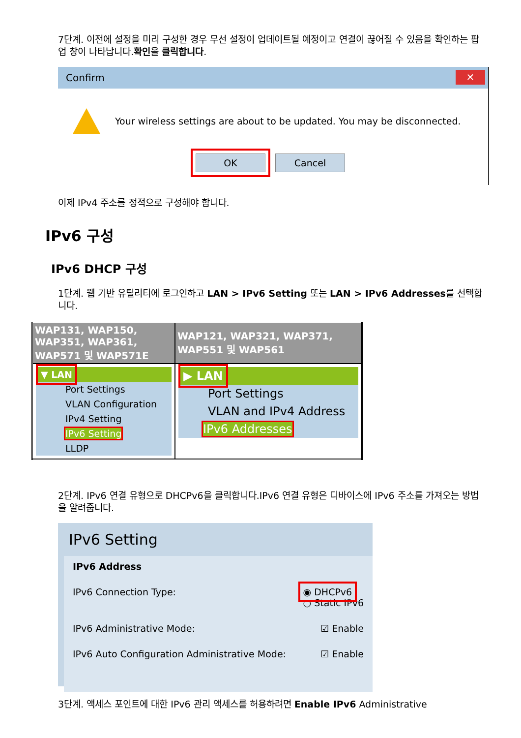7단계. 이전에 설정을 미리 구성한 경우 무선 설정이 업데이트될 예정이고 연결이 끊어질 수 있음을 확인하는 팝업 창이 나타납니다.확인을 클릭합니다.
Confirm ✕
Your wireless settings are about to be updated. You may be disconnected.
OK Cancel
이제 IPv4 주소를 정적으로 구성해야 합니다.
IPv6 구성
IPv6 DHCP 구성
1단계. 웹 기반 유틸리티에 로그인하고 LAN > IPv6 Setting 또는 LAN > IPv6 Addresses를 선택합니다.
| WAP131, WAP150, WAP351, WAP361, WAP571 및 WAP571E | WAP121, WAP321, WAP371, WAP551 및 WAP561 |
| --- | --- |
| ▼ LAN Port Settings VLAN Configuration IPv4 Setting IPv6 Setting LLDP | ▶ LAN Port Settings VLAN and IPv4 Address IPv6 Addresses |
2단계. IPv6 연결 유형으로 DHCPv6을 클릭합니다.IPv6 연결 유형은 디바이스에 IPv6 주소를 가져오는 방법을 알려줍니다.
IPv6 Setting
IPv6 Address
IPv6 Connection Type: ◉ DHCPv6
○ Static IPv6
IPv6 Administrative Mode: ☑ Enable
IPv6 Auto Configuration Administrative Mode: ☑ Enable
3단계. 액세스 포인트에 대한 IPv6 관리 액세스를 허용하려면 Enable IPv6 Administrative